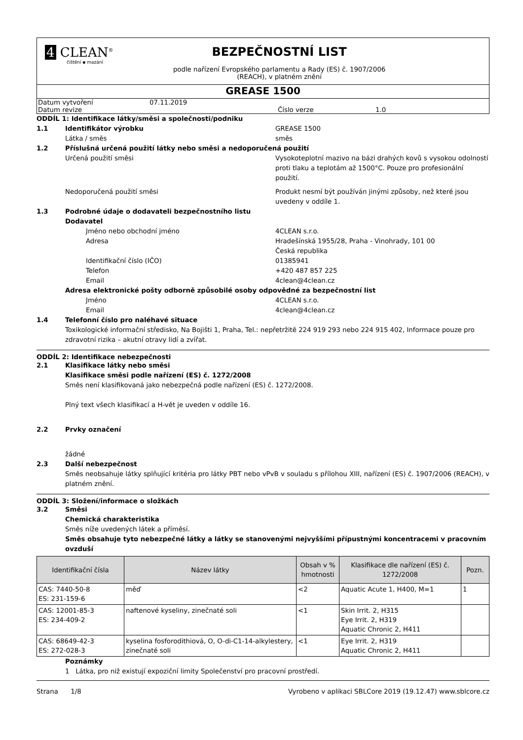4 CLEAN<sup>®</sup>
čištění ▪ mazání
BEZPEČNOSTNÍ LIST
podle nařízení Evropského parlamentu a Rady (ES) č. 1907/2006
(REACH), v platném znění
GREASE 1500
Datum vytvoření 07.11.2019
Datum revize Číslo verze 1.0
ODDÍL 1: Identifikace látky/směsi a společnosti/podniku
1.1 Identifikátor výrobku GREASE 1500
Látka / směs směs
1.2 Příslušná určená použití látky nebo směsi a nedoporučená použití
Určená použití směsi Vysokoteplotní mazivo na bázi drahých kovů s vysokou odolností proti tlaku a teplotám až 1500°C. Pouze pro profesionální použití.
Nedoporučená použití směsi Produkt nesmí být používán jinými způsoby, než které jsou uvedeny v oddíle 1.
1.3 Podrobné údaje o dodavateli bezpečnostního listu
Dodavatel
Jméno nebo obchodní jméno 4CLEAN s.r.o.
Adresa Hradešínská 1955/28, Praha - Vinohrady, 101 00
Česká republika
Identifikační číslo (IČO) 01385941
Telefon +420 487 857 225
Email 4clean@4clean.cz
Adresa elektronické pošty odborně způsobilé osoby odpovědné za bezpečnostní list
Jméno 4CLEAN s.r.o.
Email 4clean@4clean.cz
1.4 Telefonní číslo pro naléhavé situace
Toxikologické informační středisko, Na Bojišti 1, Praha, Tel.: nepřetržitě 224 919 293 nebo 224 915 402, Informace pouze pro zdravotní rizika – akutní otravy lidí a zvířat.
ODDÍL 2: Identifikace nebezpečnosti
2.1 Klasifikace látky nebo směsi
Klasifikace směsi podle nařízení (ES) č. 1272/2008
Směs není klasifikovaná jako nebezpečná podle nařízení (ES) č. 1272/2008.
Plný text všech klasifikací a H-vět je uveden v oddíle 16.
2.2 Prvky označení
žádné
2.3 Další nebezpečnost
Směs neobsahuje látky splňující kritéria pro látky PBT nebo vPvB v souladu s přílohou XIII, nařízení (ES) č. 1907/2006 (REACH), v platném znění.
ODDÍL 3: Složení/informace o složkách
3.2 Směsi
Chemická charakteristika
Směs níže uvedených látek a příměsí.
Směs obsahuje tyto nebezpečné látky a látky se stanovenými nejvyššími přípustnými koncentracemi v pracovním ovzduší
| Identifikační čísla | Název látky | Obsah v % hmotnosti | Klasifikace dle nařízení (ES) č. 1272/2008 | Pozn. |
| --- | --- | --- | --- | --- |
| CAS: 7440-50-8 ES: 231-159-6 | měď | <2 | Aquatic Acute 1, H400, M=1 | 1 |
| CAS: 12001-85-3 ES: 234-409-2 | naftenové kyseliny, zinečnaté soli | <1 | Skin Irrit. 2, H315 Eye Irrit. 2, H319 Aquatic Chronic 2, H411 | |
| CAS: 68649-42-3 ES: 272-028-3 | kyselina fosforodithiová, O, O-di-C1-14-alkylestery, zinečnaté soli | <1 | Eye Irrit. 2, H319 Aquatic Chronic 2, H411 | |
Poznámky
1 Látka, pro niž existují expoziční limity Společenství pro pracovní prostředí.
Strana 1/8 Vyrobeno v aplikaci SBLCore 2019 (19.12.47) www.sblcore.cz